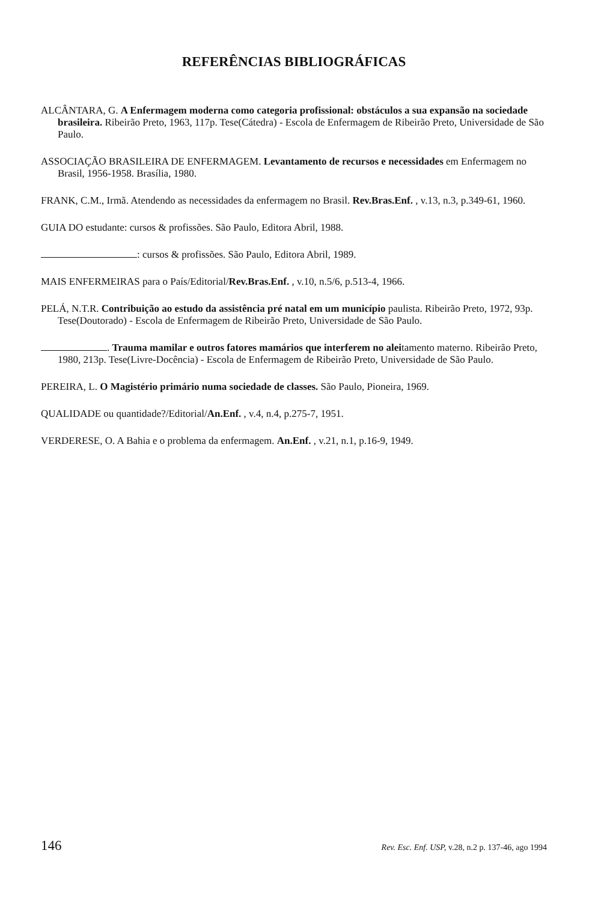REFERÊNCIAS BIBLIOGRÁFICAS
ALCÂNTARA, G. A Enfermagem moderna como categoria profissional: obstáculos a sua expansão na sociedade brasileira. Ribeirão Preto, 1963, 117p. Tese(Cátedra) - Escola de Enfermagem de Ribeirão Preto, Universidade de São Paulo.
ASSOCIAÇÃO BRASILEIRA DE ENFERMAGEM. Levantamento de recursos e necessidades em Enfermagem no Brasil, 1956-1958. Brasília, 1980.
FRANK, C.M., Irmã. Atendendo as necessidades da enfermagem no Brasil. Rev.Bras.Enf. , v.13, n.3, p.349-61, 1960.
GUIA DO estudante: cursos & profissões. São Paulo, Editora Abril, 1988.
: cursos & profissões. São Paulo, Editora Abril, 1989.
MAIS ENFERMEIRAS para o País/Editorial/Rev.Bras.Enf. , v.10, n.5/6, p.513-4, 1966.
PELÁ, N.T.R. Contribuição ao estudo da assistência pré natal em um município paulista. Ribeirão Preto, 1972, 93p. Tese(Doutorado) - Escola de Enfermagem de Ribeirão Preto, Universidade de São Paulo.
. Trauma mamilar e outros fatores mamários que interferem no aleitamento materno. Ribeirão Preto, 1980, 213p. Tese(Livre-Docência) - Escola de Enfermagem de Ribeirão Preto, Universidade de São Paulo.
PEREIRA, L. O Magistério primário numa sociedade de classes. São Paulo, Pioneira, 1969.
QUALIDADE ou quantidade?/Editorial/An.Enf. , v.4, n.4, p.275-7, 1951.
VERDERESE, O. A Bahia e o problema da enfermagem. An.Enf. , v.21, n.1, p.16-9, 1949.
146 Rev. Esc. Enf. USP, v.28, n.2 p. 137-46, ago 1994